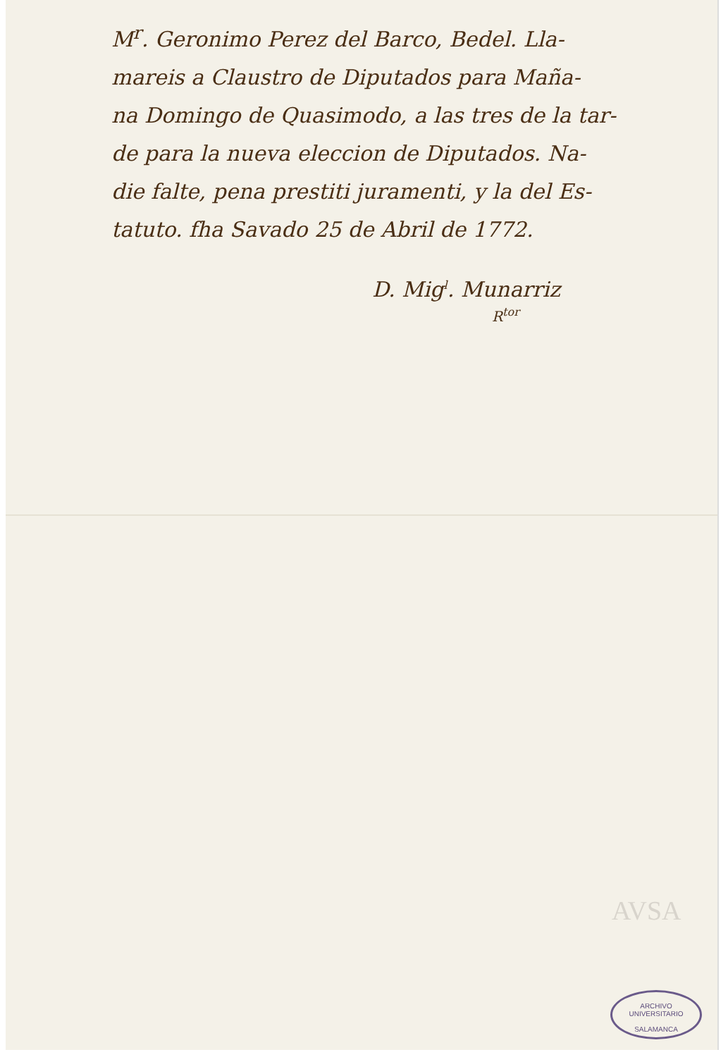M<sup>r</sup>. Geronimo Perez del Barco, Bedel. Lla-
mareis a Claustro de Diputados para Maña-
na Domingo de Quasimodo, a las tres de la tar-
de para la nueva eleccion de Diputados. Na-
die falte, pena prestiti juramenti, y la del Es-
tatuto. fha Savado 25 de Abril de 1772.
D. Mig<sup>l</sup>. Munarriz
R<sup>tor</sup>
AVSA
ARCHIVO UNIVERSITARIO
SALAMANCA